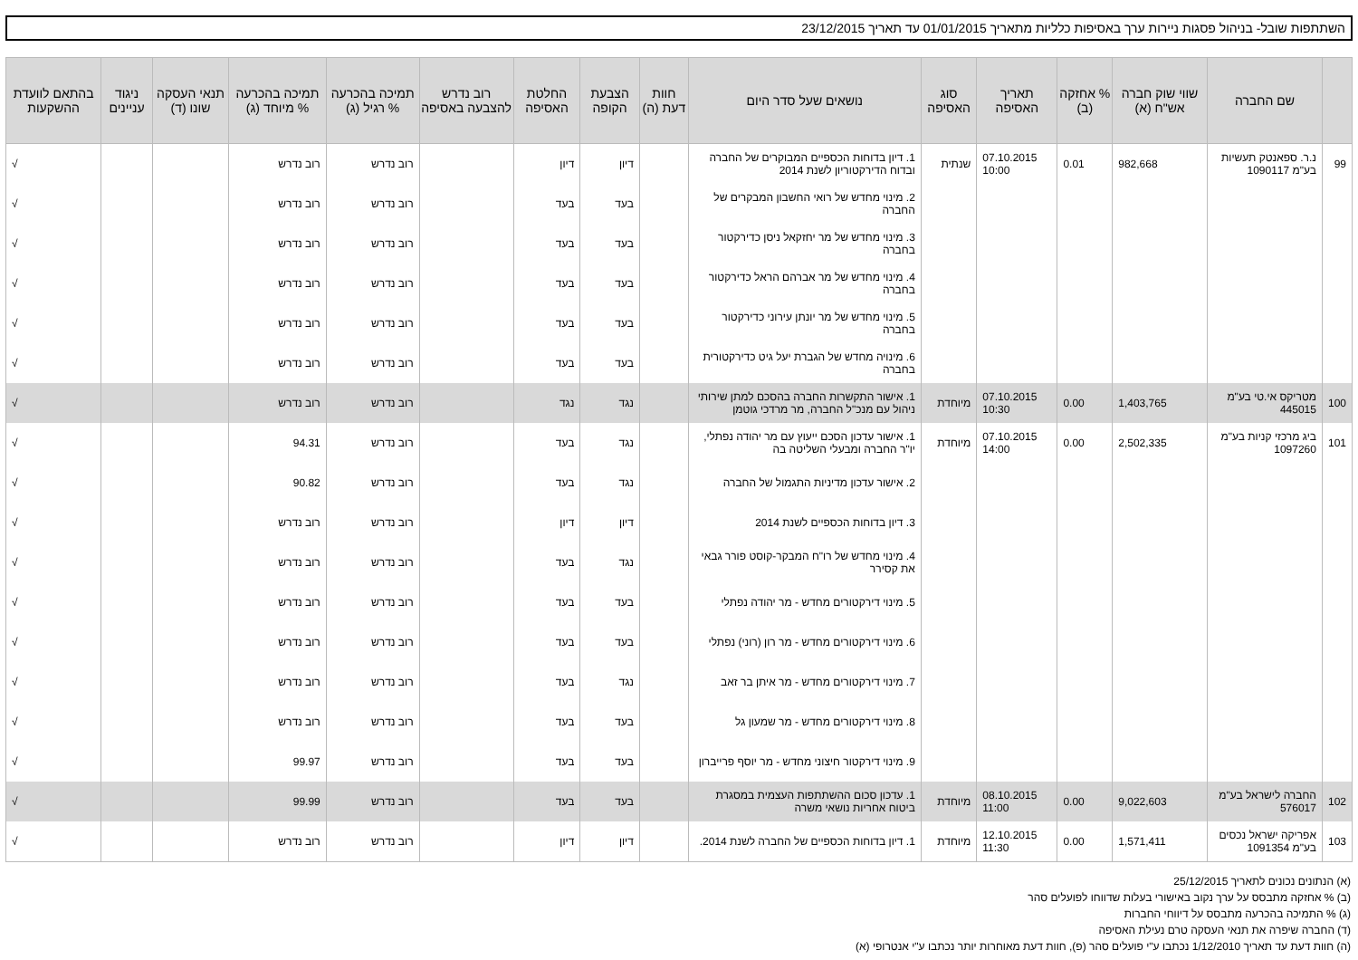השתתפות שובל- בניהול פסגות ניירות ערך באסיפות כלליות מתאריך 01/01/2015 עד תאריך 23/12/2015
| | שם החברה | שווי שוק חברה אש"ח (א) | % אחזקה (ב) | תאריך האסיפה | סוג האסיפה | נושאים שעל סדר היום | חוות דעת (ה) | הצבעת הקופה | החלטת האסיפה | רוב נדרש להצבעה באסיפה | תמיכה בהכרעה % רגיל (ג) | תמיכה בהכרעה % מיוחד (ג) | תנאי העסקה שונו (ד) | ניגוד עניינים | בהתאם לוועדת ההשקעות |
| --- | --- | --- | --- | --- | --- | --- | --- | --- | --- | --- | --- | --- | --- | --- | --- |
| 99 | נ.ר. ספאנטק תעשיות בע"מ 1090117 | 982,668 | 0.01 | 07.10.2015 10:00 | שנתית | 1. דיון בדוחות הכספיים המבוקרים של החברה ובדוח הדירקטוריון לשנת 2014 | | דיון | דיון | | רוב נדרש | רוב נדרש | | | √ |
| | | | | | | 2. מינוי מחדש של רואי החשבון המבקרים של החברה | | בעד | בעד | | רוב נדרש | רוב נדרש | | | √ |
| | | | | | | 3. מינוי מחדש של מר יחזקאל ניסן כדירקטור בחברה | | בעד | בעד | | רוב נדרש | רוב נדרש | | | √ |
| | | | | | | 4. מינוי מחדש של מר אברהם הראל כדירקטור בחברה | | בעד | בעד | | רוב נדרש | רוב נדרש | | | √ |
| | | | | | | 5. מינוי מחדש של מר יונתן עירוני כדירקטור בחברה | | בעד | בעד | | רוב נדרש | רוב נדרש | | | √ |
| | | | | | | 6. מינויה מחדש של הגברת יעל גיט כדירקטורית בחברה | | בעד | בעד | | רוב נדרש | רוב נדרש | | | √ |
| 100 | מטריקס אי.טי בע"מ 445015 | 1,403,765 | 0.00 | 07.10.2015 10:30 | מיוחדת | 1. אישור התקשרות החברה בהסכם למתן שירותי ניהול עם מנכ"ל החברה, מר מרדכי גוטמן | | נגד | נגד | | רוב נדרש | רוב נדרש | | | √ |
| 101 | ביג מרכזי קניות בע"מ 1097260 | 2,502,335 | 0.00 | 07.10.2015 14:00 | מיוחדת | 1. אישור עדכון הסכם ייעוץ עם מר יהודה נפתלי, יו"ר החברה ומבעלי השליטה בה | | נגד | בעד | | רוב נדרש | 94.31 | | | √ |
| | | | | | | 2. אישור עדכון מדיניות התגמול של החברה | | נגד | בעד | | רוב נדרש | 90.82 | | | √ |
| | | | | | | 3. דיון בדוחות הכספיים לשנת 2014 | | דיון | דיון | | רוב נדרש | רוב נדרש | | | √ |
| | | | | | | 4. מינוי מחדש של רו"ח המבקר-קוסט פורר גבאי את קסירר | | נגד | בעד | | רוב נדרש | רוב נדרש | | | √ |
| | | | | | | 5. מינוי דירקטורים מחדש - מר יהודה נפתלי | | בעד | בעד | | רוב נדרש | רוב נדרש | | | √ |
| | | | | | | 6. מינוי דירקטורים מחדש - מר רון (רוני) נפתלי | | בעד | בעד | | רוב נדרש | רוב נדרש | | | √ |
| | | | | | | 7. מינוי דירקטורים מחדש - מר איתן בר זאב | | נגד | בעד | | רוב נדרש | רוב נדרש | | | √ |
| | | | | | | 8. מינוי דירקטורים מחדש - מר שמעון גל | | בעד | בעד | | רוב נדרש | רוב נדרש | | | √ |
| | | | | | | 9. מינוי דירקטור חיצוני מחדש - מר יוסף פרייברון | | בעד | בעד | | רוב נדרש | 99.97 | | | √ |
| 102 | החברה לישראל בע"מ 576017 | 9,022,603 | 0.00 | 08.10.2015 11:00 | מיוחדת | 1. עדכון סכום ההשתתפות העצמית במסגרת ביטוח אחריות נושאי משרה | | בעד | בעד | | רוב נדרש | 99.99 | | | √ |
| 103 | אפריקה ישראל נכסים בע"מ 1091354 | 1,571,411 | 0.00 | 12.10.2015 11:30 | מיוחדת | 1. דיון בדוחות הכספיים של החברה לשנת 2014. | | דיון | דיון | | רוב נדרש | רוב נדרש | | | √ |
(א) הנתונים נכונים לתאריך 25/12/2015
(ב) % אחזקה מתבסס על ערך נקוב באישורי בעלות שדווחו לפועלים סהר
(ג) % התמיכה בהכרעה מתבסס על דיווחי החברות
(ד) החברה שיפרה את תנאי העסקה טרם נעילת האסיפה
(ה) חוות דעת עד תאריך 1/12/2010 נכתבו ע"י פועלים סהר (פ), חוות דעת מאוחרות יותר נכתבו ע"י אנטרופי (א)